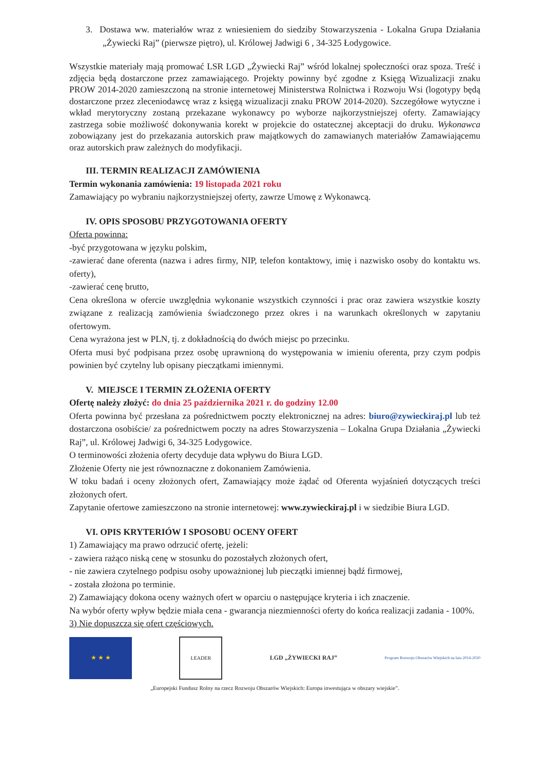3. Dostawa ww. materiałów wraz z wniesieniem do siedziby Stowarzyszenia - Lokalna Grupa Działania „Żywiecki Raj” (pierwsze piętro), ul. Królowej Jadwigi 6 , 34-325 Łodygowice.
Wszystkie materiały mają promować LSR LGD „Żywiecki Raj” wśród lokalnej społeczności oraz spoza. Treść i zdjęcia będą dostarczone przez zamawiającego. Projekty powinny być zgodne z Księgą Wizualizacji znaku PROW 2014-2020 zamieszczoną na stronie internetowej Ministerstwa Rolnictwa i Rozwoju Wsi (logotypy będą dostarczone przez zleceniodawcę wraz z księgą wizualizacji znaku PROW 2014-2020). Szczegółowe wytyczne i wkład merytoryczny zostaną przekazane wykonawcy po wyborze najkorzystniejszej oferty. Zamawiający zastrzega sobie możliwość dokonywania korekt w projekcie do ostatecznej akceptacji do druku. Wykonawca zobowiązany jest do przekazania autorskich praw majątkowych do zamawianych materiałów Zamawiającemu oraz autorskich praw zależnych do modyfikacji.
III. TERMIN REALIZACJI ZAMÓWIENIA
Termin wykonania zamówienia: 19 listopada 2021 roku
Zamawiający po wybraniu najkorzystniejszej oferty, zawrze Umowę z Wykonawcą.
IV. OPIS SPOSOBU PRZYGOTOWANIA OFERTY
Oferta powinna:
-być przygotowana w języku polskim,
-zawierać dane oferenta (nazwa i adres firmy, NIP, telefon kontaktowy, imię i nazwisko osoby do kontaktu ws. oferty),
-zawierać cenę brutto,
Cena określona w ofercie uwzględnia wykonanie wszystkich czynności i prac oraz zawiera wszystkie koszty związane z realizacją zamówienia świadczonego przez okres i na warunkach określonych w zapytaniu ofertowym.
Cena wyrażona jest w PLN, tj. z dokładnością do dwóch miejsc po przecinku.
Oferta musi być podpisana przez osobę uprawnioną do występowania w imieniu oferenta, przy czym podpis powinien być czytelny lub opisany pieczątkami imiennymi.
V. MIEJSCE I TERMIN ZŁOŻENIA OFERTY
Ofertę należy złożyć: do dnia 25 października 2021 r. do godziny 12.00
Oferta powinna być przesłana za pośrednictwem poczty elektronicznej na adres: biuro@zywieckiraj.pl lub też dostarczona osobiście/ za pośrednictwem poczty na adres Stowarzyszenia – Lokalna Grupa Działania „Żywiecki Raj”, ul. Królowej Jadwigi 6, 34-325 Łodygowice.
O terminowości złożenia oferty decyduje data wpływu do Biura LGD.
Złożenie Oferty nie jest równoznaczne z dokonaniem Zamówienia.
W toku badań i oceny złożonych ofert, Zamawiający może żądać od Oferenta wyjaśnień dotyczących treści złożonych ofert.
Zapytanie ofertowe zamieszczono na stronie internetowej: www.zywieckiraj.pl i w siedzibie Biura LGD.
VI. OPIS KRYTERIÓW I SPOSOBU OCENY OFERT
1) Zamawiający ma prawo odrzucić ofertę, jeżeli:
- zawiera rażąco niską cenę w stosunku do pozostałych złożonych ofert,
- nie zawiera czytelnego podpisu osoby upoważnionej lub pieczątki imiennej bądź firmowej,
- została złożona po terminie.
2) Zamawiający dokona oceny ważnych ofert w oparciu o następujące kryteria i ich znaczenie.
Na wybór oferty wpływ będzie miała cena - gwarancja niezmienności oferty do końca realizacji zadania - 100%.
3) Nie dopuszcza się ofert częściowych.
★ ★ ★
LEADER
LGD „ŻYWIECKI RAJ”
Program Rozwoju Obszarów Wiejskich na lata 2014-2020
„Europejski Fundusz Rolny na rzecz Rozwoju Obszarów Wiejskich: Europa inwestująca w obszary wiejskie”.